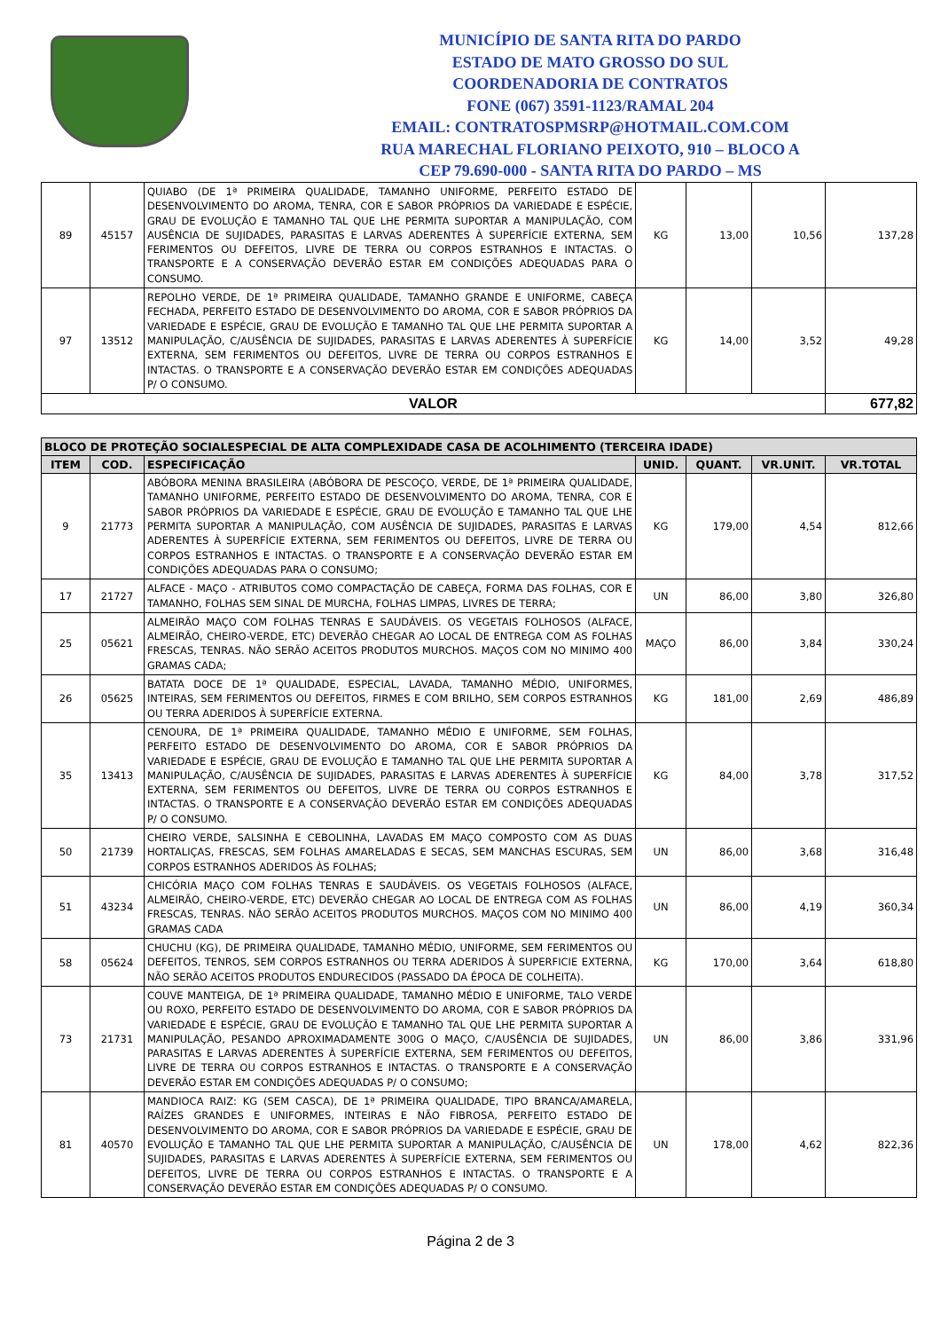MUNICÍPIO DE SANTA RITA DO PARDO
ESTADO DE MATO GROSSO DO SUL
COORDENADORIA DE CONTRATOS
FONE (067) 3591-1123/RAMAL 204
EMAIL: CONTRATOSPMSRP@HOTMAIL.COM.COM
RUA MARECHAL FLORIANO PEIXOTO, 910 – BLOCO A
CEP 79.690-000 - SANTA RITA DO PARDO – MS
| 89 | 45157 | QUIABO (DE 1ª PRIMEIRA QUALIDADE, TAMANHO UNIFORME, PERFEITO ESTADO DE DESENVOLVIMENTO DO AROMA, TENRA, COR E SABOR PRÓPRIOS DA VARIEDADE E ESPÉCIE, GRAU DE EVOLUÇÃO E TAMANHO TAL QUE LHE PERMITA SUPORTAR A MANIPULAÇÃO, COM AUSÊNCIA DE SUJIDADES, PARASITAS E LARVAS ADERENTES À SUPERFÍCIE EXTERNA, SEM FERIMENTOS OU DEFEITOS, LIVRE DE TERRA OU CORPOS ESTRANHOS E INTACTAS. O TRANSPORTE E A CONSERVAÇÃO DEVERÃO ESTAR EM CONDIÇÕES ADEQUADAS PARA O CONSUMO. | KG | 13,00 | 10,56 | 137,28 |
| 97 | 13512 | REPOLHO VERDE, DE 1ª PRIMEIRA QUALIDADE, TAMANHO GRANDE E UNIFORME, CABEÇA FECHADA, PERFEITO ESTADO DE DESENVOLVIMENTO DO AROMA, COR E SABOR PRÓPRIOS DA VARIEDADE E ESPÉCIE, GRAU DE EVOLUÇÃO E TAMANHO TAL QUE LHE PERMITA SUPORTAR A MANIPULAÇÃO, C/AUSÊNCIA DE SUJIDADES, PARASITAS E LARVAS ADERENTES À SUPERFÍCIE EXTERNA, SEM FERIMENTOS OU DEFEITOS, LIVRE DE TERRA OU CORPOS ESTRANHOS E INTACTAS. O TRANSPORTE E A CONSERVAÇÃO DEVERÃO ESTAR EM CONDIÇÕES ADEQUADAS P/ O CONSUMO. | KG | 14,00 | 3,52 | 49,28 |
| VALOR | | | | | | 677,82 |
| BLOCO DE PROTEÇÃO SOCIALESPECIAL DE ALTA COMPLEXIDADE CASA DE ACOLHIMENTO (TERCEIRA IDADE) | | | | | | |
| --- | --- | --- | --- | --- | --- | --- |
| ITEM | COD. | ESPECIFICAÇÃO | UNID. | QUANT. | VR.UNIT. | VR.TOTAL |
| 9 | 21773 | ABÓBORA MENINA BRASILEIRA (ABÓBORA DE PESCOÇO, VERDE, DE 1ª PRIMEIRA QUALIDADE, TAMANHO UNIFORME, PERFEITO ESTADO DE DESENVOLVIMENTO DO AROMA, TENRA, COR E SABOR PRÓPRIOS DA VARIEDADE E ESPÉCIE, GRAU DE EVOLUÇÃO E TAMANHO TAL QUE LHE PERMITA SUPORTAR A MANIPULAÇÃO, COM AUSÊNCIA DE SUJIDADES, PARASITAS E LARVAS ADERENTES À SUPERFÍCIE EXTERNA, SEM FERIMENTOS OU DEFEITOS, LIVRE DE TERRA OU CORPOS ESTRANHOS E INTACTAS. O TRANSPORTE E A CONSERVAÇÃO DEVERÃO ESTAR EM CONDIÇÕES ADEQUADAS PARA O CONSUMO; | KG | 179,00 | 4,54 | 812,66 |
| 17 | 21727 | ALFACE - MAÇO - ATRIBUTOS COMO COMPACTAÇÃO DE CABEÇA, FORMA DAS FOLHAS, COR E TAMANHO, FOLHAS SEM SINAL DE MURCHA, FOLHAS LIMPAS, LIVRES DE TERRA; | UN | 86,00 | 3,80 | 326,80 |
| 25 | 05621 | ALMEIRÃO MAÇO COM FOLHAS TENRAS E SAUDÁVEIS. OS VEGETAIS FOLHOSOS (ALFACE, ALMEIRÃO, CHEIRO-VERDE, ETC) DEVERÃO CHEGAR AO LOCAL DE ENTREGA COM AS FOLHAS FRESCAS, TENRAS. NÃO SERÃO ACEITOS PRODUTOS MURCHOS. MAÇOS COM NO MINIMO 400 GRAMAS CADA; | MAÇO | 86,00 | 3,84 | 330,24 |
| 26 | 05625 | BATATA DOCE DE 1ª QUALIDADE, ESPECIAL, LAVADA, TAMANHO MÉDIO, UNIFORMES, INTEIRAS, SEM FERIMENTOS OU DEFEITOS, FIRMES E COM BRILHO, SEM CORPOS ESTRANHOS OU TERRA ADERIDOS À SUPERFÍCIE EXTERNA. | KG | 181,00 | 2,69 | 486,89 |
| 35 | 13413 | CENOURA, DE 1ª PRIMEIRA QUALIDADE, TAMANHO MÉDIO E UNIFORME, SEM FOLHAS, PERFEITO ESTADO DE DESENVOLVIMENTO DO AROMA, COR E SABOR PRÓPRIOS DA VARIEDADE E ESPÉCIE, GRAU DE EVOLUÇÃO E TAMANHO TAL QUE LHE PERMITA SUPORTAR A MANIPULAÇÃO, C/AUSÊNCIA DE SUJIDADES, PARASITAS E LARVAS ADERENTES À SUPERFÍCIE EXTERNA, SEM FERIMENTOS OU DEFEITOS, LIVRE DE TERRA OU CORPOS ESTRANHOS E INTACTAS. O TRANSPORTE E A CONSERVAÇÃO DEVERÃO ESTAR EM CONDIÇÕES ADEQUADAS P/ O CONSUMO. | KG | 84,00 | 3,78 | 317,52 |
| 50 | 21739 | CHEIRO VERDE, SALSINHA E CEBOLINHA, LAVADAS EM MAÇO COMPOSTO COM AS DUAS HORTALIÇAS, FRESCAS, SEM FOLHAS AMARELADAS E SECAS, SEM MANCHAS ESCURAS, SEM CORPOS ESTRANHOS ADERIDOS ÀS FOLHAS; | UN | 86,00 | 3,68 | 316,48 |
| 51 | 43234 | CHICÓRIA MAÇO COM FOLHAS TENRAS E SAUDÁVEIS. OS VEGETAIS FOLHOSOS (ALFACE, ALMEIRÃO, CHEIRO-VERDE, ETC) DEVERÃO CHEGAR AO LOCAL DE ENTREGA COM AS FOLHAS FRESCAS, TENRAS. NÃO SERÃO ACEITOS PRODUTOS MURCHOS. MAÇOS COM NO MINIMO 400 GRAMAS CADA | UN | 86,00 | 4,19 | 360,34 |
| 58 | 05624 | CHUCHU (KG), DE PRIMEIRA QUALIDADE, TAMANHO MÉDIO, UNIFORME, SEM FERIMENTOS OU DEFEITOS, TENROS, SEM CORPOS ESTRANHOS OU TERRA ADERIDOS À SUPERFICIE EXTERNA, NÃO SERÃO ACEITOS PRODUTOS ENDURECIDOS (PASSADO DA ÉPOCA DE COLHEITA). | KG | 170,00 | 3,64 | 618,80 |
| 73 | 21731 | COUVE MANTEIGA, DE 1ª PRIMEIRA QUALIDADE, TAMANHO MÉDIO E UNIFORME, TALO VERDE OU ROXO, PERFEITO ESTADO DE DESENVOLVIMENTO DO AROMA, COR E SABOR PRÓPRIOS DA VARIEDADE E ESPÉCIE, GRAU DE EVOLUÇÃO E TAMANHO TAL QUE LHE PERMITA SUPORTAR A MANIPULAÇÃO, PESANDO APROXIMADAMENTE 300G O MAÇO, C/AUSÊNCIA DE SUJIDADES, PARASITAS E LARVAS ADERENTES À SUPERFÍCIE EXTERNA, SEM FERIMENTOS OU DEFEITOS, LIVRE DE TERRA OU CORPOS ESTRANHOS E INTACTAS. O TRANSPORTE E A CONSERVAÇÃO DEVERÃO ESTAR EM CONDIÇÕES ADEQUADAS P/ O CONSUMO; | UN | 86,00 | 3,86 | 331,96 |
| 81 | 40570 | MANDIOCA RAIZ: KG (SEM CASCA), DE 1ª PRIMEIRA QUALIDADE, TIPO BRANCA/AMARELA, RAÍZES GRANDES E UNIFORMES, INTEIRAS E NÃO FIBROSA, PERFEITO ESTADO DE DESENVOLVIMENTO DO AROMA, COR E SABOR PRÓPRIOS DA VARIEDADE E ESPÉCIE, GRAU DE EVOLUÇÃO E TAMANHO TAL QUE LHE PERMITA SUPORTAR A MANIPULAÇÃO, C/AUSÊNCIA DE SUJIDADES, PARASITAS E LARVAS ADERENTES À SUPERFÍCIE EXTERNA, SEM FERIMENTOS OU DEFEITOS, LIVRE DE TERRA OU CORPOS ESTRANHOS E INTACTAS. O TRANSPORTE E A CONSERVAÇÃO DEVERÃO ESTAR EM CONDIÇÕES ADEQUADAS P/ O CONSUMO. | UN | 178,00 | 4,62 | 822,36 |
Página 2 de 3